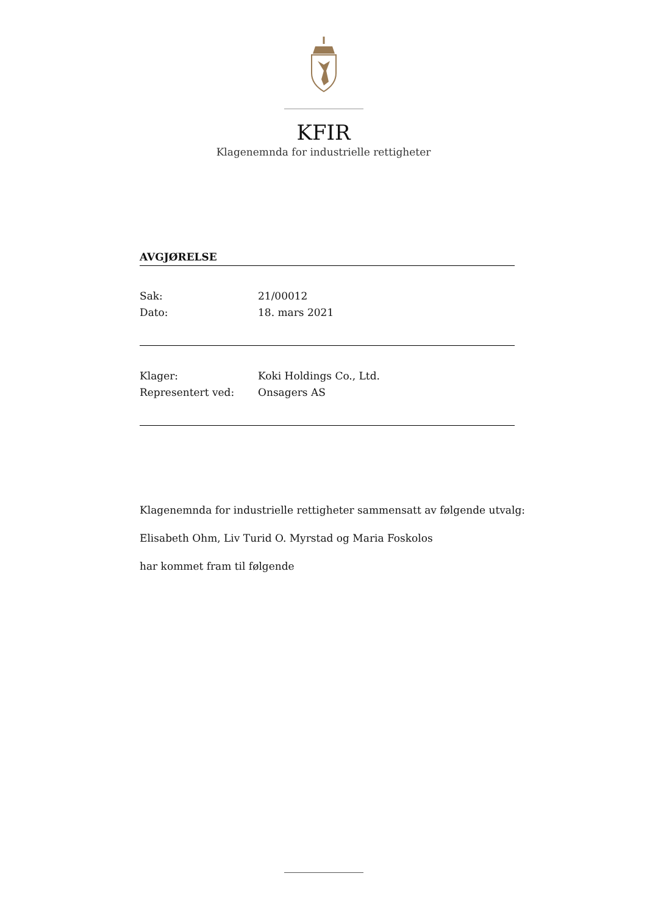KFIR
Klagenemnda for industrielle rettigheter
AVGJØRELSE
Sak: 21/00012
Dato: 18. mars 2021
Klager: Koki Holdings Co., Ltd.
Representert ved: Onsagers AS
Klagenemnda for industrielle rettigheter sammensatt av følgende utvalg:
Elisabeth Ohm, Liv Turid O. Myrstad og Maria Foskolos
har kommet fram til følgende